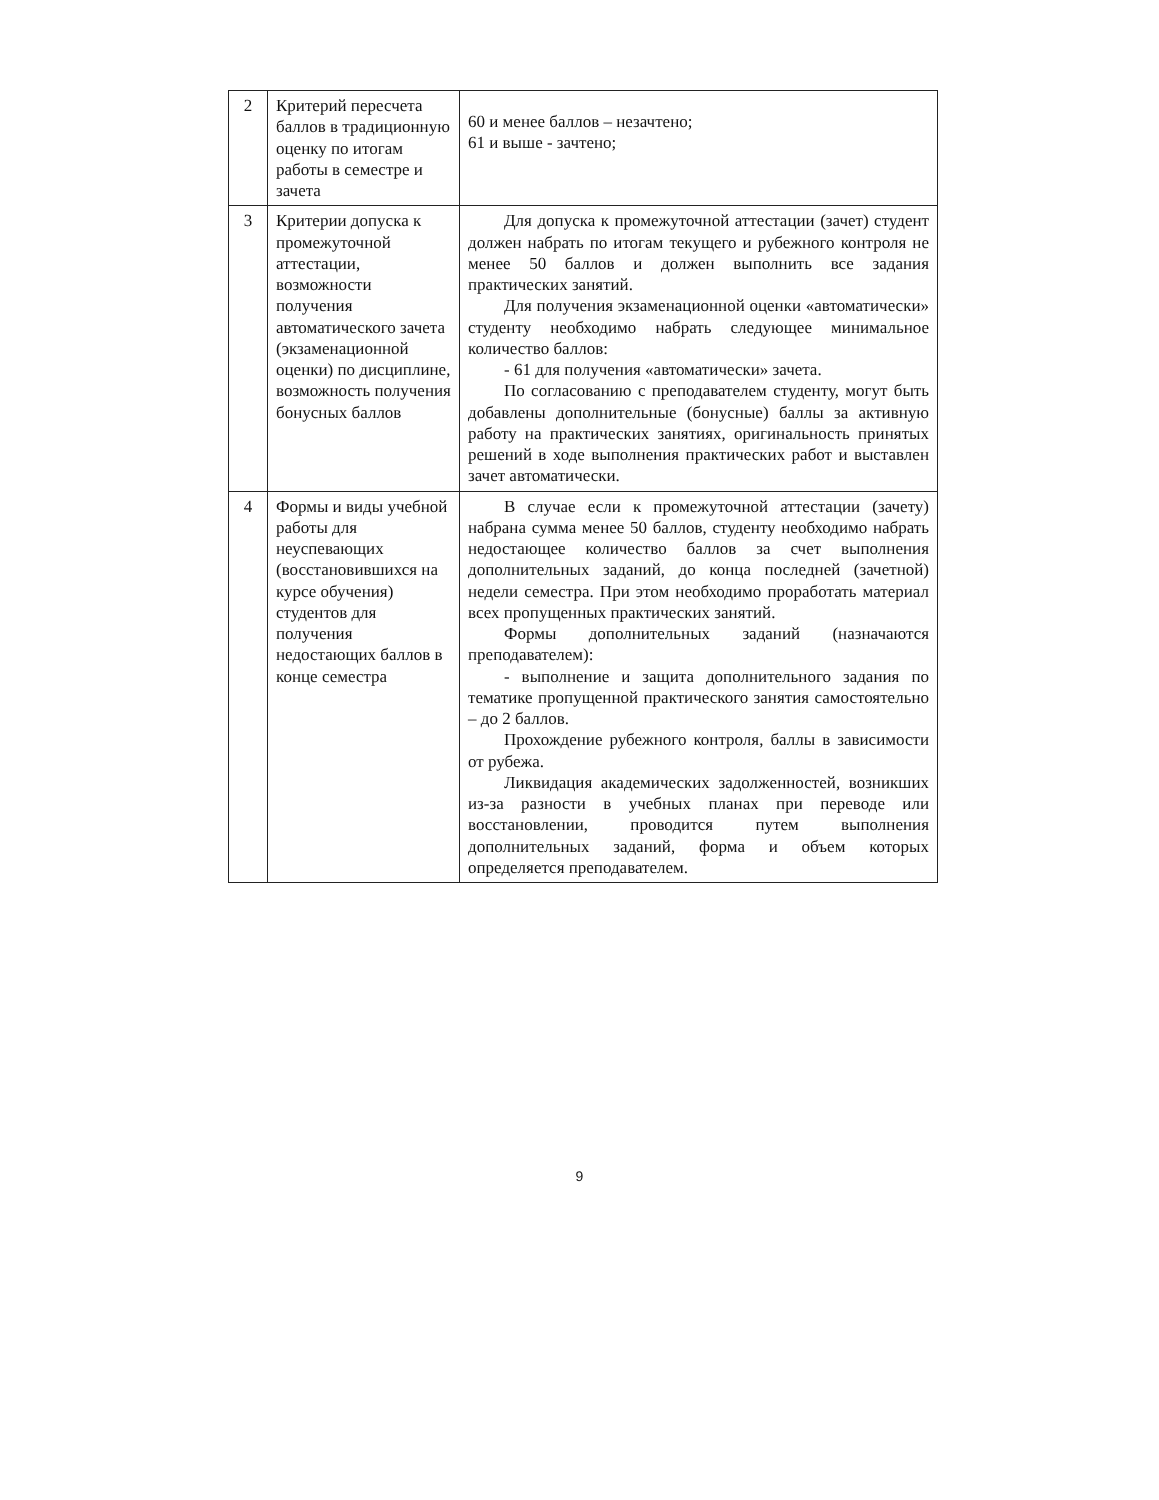| 2 | Критерий пересчета баллов в традиционную оценку по итогам работы в семестре и зачета | 60 и менее баллов – незачтено; 61 и выше - зачтено; |
| 3 | Критерии допуска к промежуточной аттестации, возможности получения автоматического зачета (экзаменационной оценки) по дисциплине, возможность получения бонусных баллов | Для допуска к промежуточной аттестации (зачет) студент должен набрать по итогам текущего и рубежного контроля не менее 50 баллов и должен выполнить все задания практических занятий. Для получения экзаменационной оценки «автоматически» студенту необходимо набрать следующее минимальное количество баллов: - 61 для получения «автоматически» зачета. По согласованию с преподавателем студенту, могут быть добавлены дополнительные (бонусные) баллы за активную работу на практических занятиях, оригинальность принятых решений в ходе выполнения практических работ и выставлен зачет автоматически. |
| 4 | Формы и виды учебной работы для неуспевающих (восстановившихся на курсе обучения) студентов для получения недостающих баллов в конце семестра | В случае если к промежуточной аттестации (зачету) набрана сумма менее 50 баллов, студенту необходимо набрать недостающее количество баллов за счет выполнения дополнительных заданий, до конца последней (зачетной) недели семестра. При этом необходимо проработать материал всех пропущенных практических занятий. Формы дополнительных заданий (назначаются преподавателем): - выполнение и защита дополнительного задания по тематике пропущенной практического занятия самостоятельно – до 2 баллов. Прохождение рубежного контроля, баллы в зависимости от рубежа. Ликвидация академических задолженностей, возникших из-за разности в учебных планах при переводе или восстановлении, проводится путем выполнения дополнительных заданий, форма и объем которых определяется преподавателем. |
9